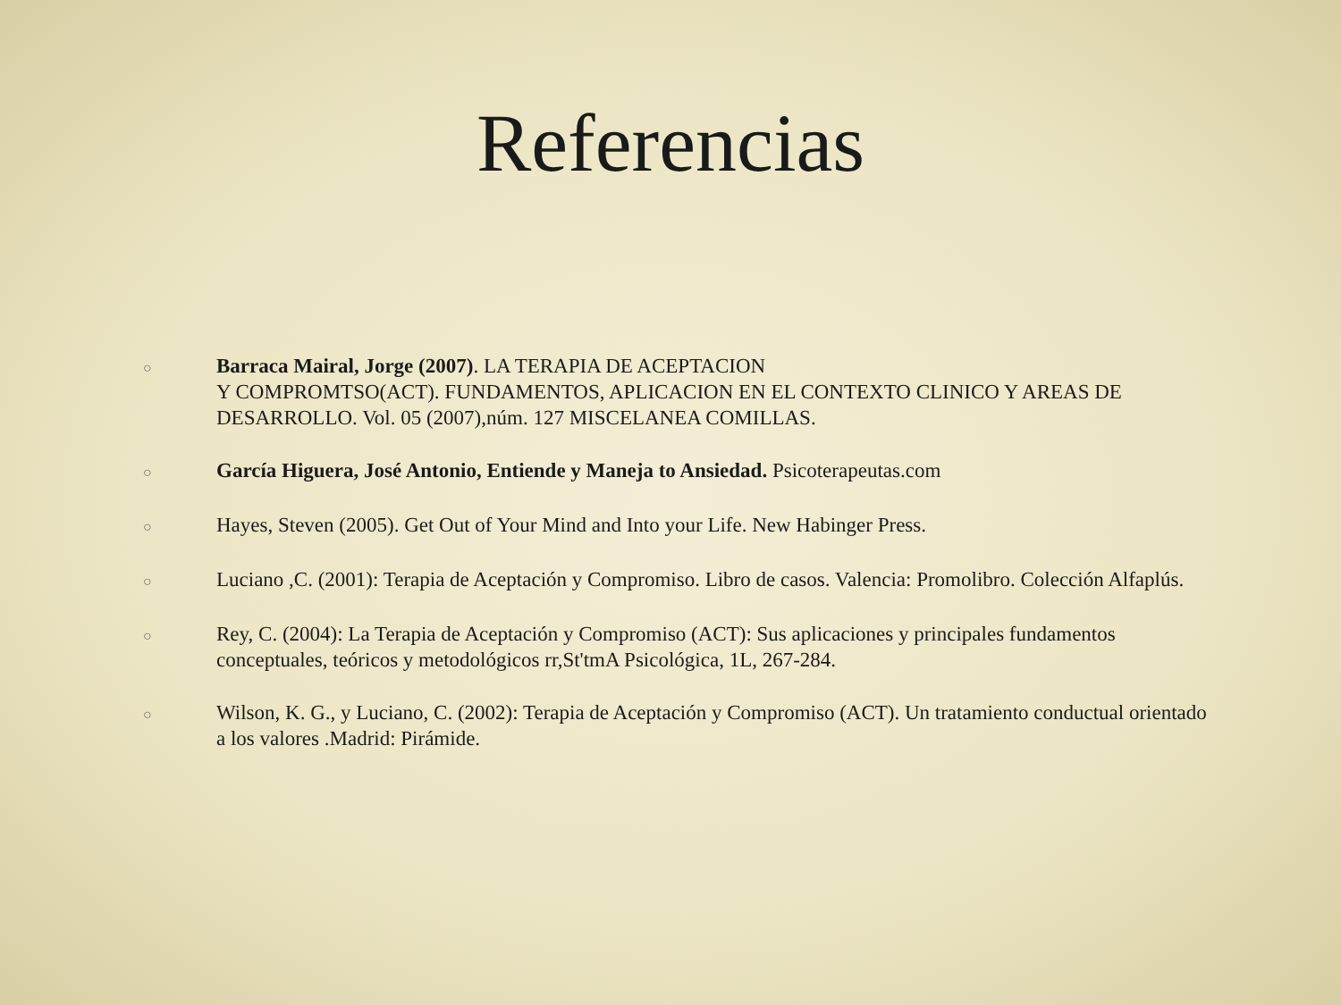Referencias
○
Barraca Mairal, Jorge (2007). LA TERAPIA DE ACEPTACION
Y COMPROMTSO(ACT). FUNDAMENTOS, APLICACION EN EL CONTEXTO CLINICO Y AREAS DE DESARROLLO. Vol. 05 (2007),núm. 127 MISCELANEA COMILLAS.
○
García Higuera, José Antonio, Entiende y Maneja to Ansiedad. Psicoterapeutas.com
○
Hayes, Steven (2005). Get Out of Your Mind and Into your Life. New Habinger Press.
○
Luciano ,C. (2001): Terapia de Aceptación y Compromiso. Libro de casos. Valencia: Promolibro. Colección Alfaplús.
○
Rey, C. (2004): La Terapia de Aceptación y Compromiso (ACT): Sus aplicaciones y principales fundamentos conceptuales, teóricos y metodológicos rr,St'tmA Psicológica, 1L, 267-284.
○
Wilson, K. G., y Luciano, C. (2002): Terapia de Aceptación y Compromiso (ACT). Un tratamiento conductual orientado a los valores .Madrid: Pirámide.